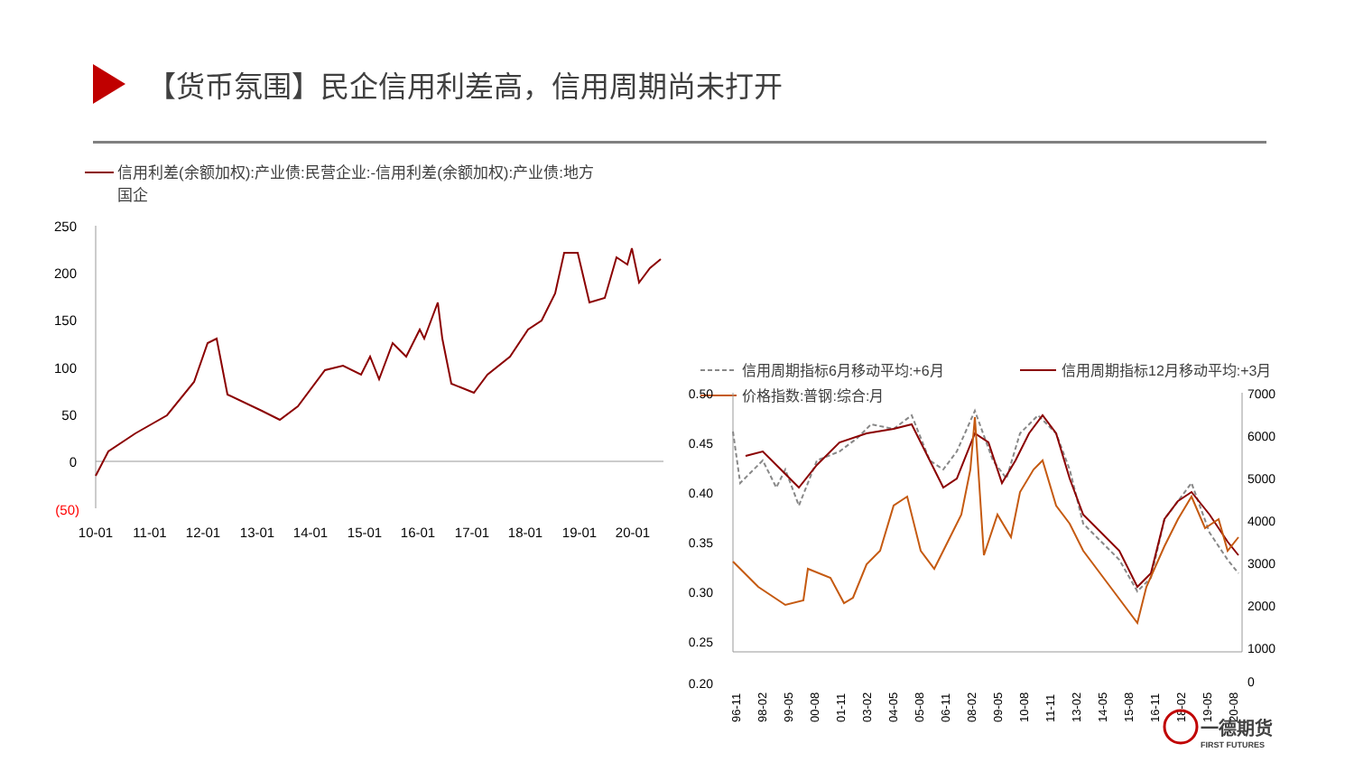【货币氛围】民企信用利差高，信用周期尚未打开
信用利差(余额加权):产业债:民营企业:-信用利差(余额加权):产业债:地方
国企
250
200
150
100
50
0
(50)
10-01
11-01
12-01
13-01
14-01
15-01
16-01
17-01
18-01
19-01
20-01
信用周期指标6月移动平均:+6月
信用周期指标12月移动平均:+3月
价格指数:普钢:综合:月
0.50
0.45
0.40
0.35
0.30
0.25
0.20
7000
6000
5000
4000
3000
2000
1000
0
96-11
98-02
99-05
00-08
01-11
03-02
04-05
05-08
06-11
08-02
09-05
10-08
11-11
13-02
14-05
15-08
16-11
18-02
19-05
20-08
一德期货
FIRST FUTURES